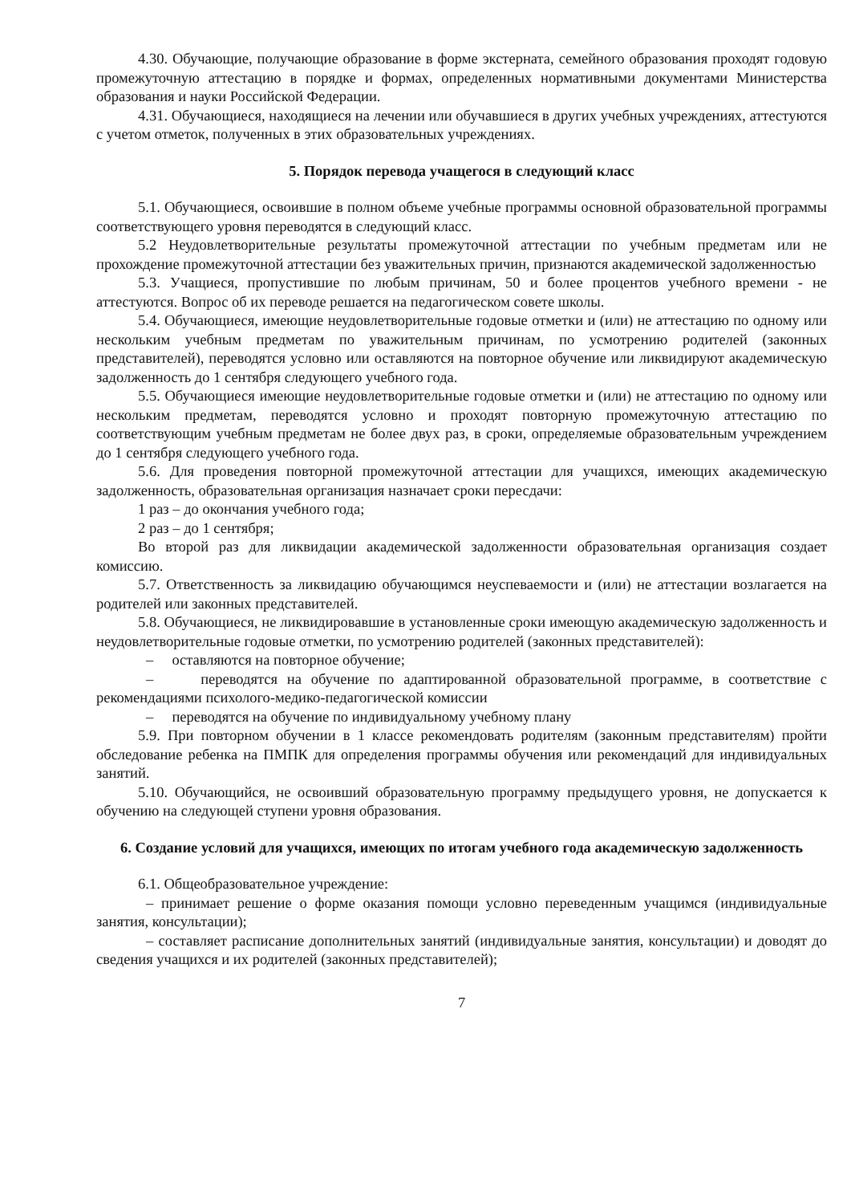4.30. Обучающие, получающие образование в форме экстерната, семейного образования проходят годовую промежуточную аттестацию в порядке и формах, определенных нормативными документами Министерства образования и науки Российской Федерации.
4.31. Обучающиеся, находящиеся на лечении или обучавшиеся в других учебных учреждениях, аттестуются с учетом отметок, полученных в этих образовательных учреждениях.
5. Порядок перевода учащегося в следующий класс
5.1. Обучающиеся, освоившие в полном объеме учебные программы основной образовательной программы соответствующего уровня переводятся в следующий класс.
5.2 Неудовлетворительные результаты промежуточной аттестации по учебным предметам или не прохождение промежуточной аттестации без уважительных причин, признаются академической задолженностью
5.3. Учащиеся, пропустившие по любым причинам, 50 и более процентов учебного времени - не аттестуются. Вопрос об их переводе решается на педагогическом совете школы.
5.4. Обучающиеся, имеющие неудовлетворительные годовые отметки и (или) не аттестацию по одному или нескольким учебным предметам по уважительным причинам, по усмотрению родителей (законных представителей), переводятся условно или оставляются на повторное обучение или ликвидируют академическую задолженность до 1 сентября следующего учебного года.
5.5. Обучающиеся имеющие неудовлетворительные годовые отметки и (или) не аттестацию по одному или нескольким предметам, переводятся условно и проходят повторную промежуточную аттестацию по соответствующим учебным предметам не более двух раз, в сроки, определяемые образовательным учреждением до 1 сентября следующего учебного года.
5.6. Для проведения повторной промежуточной аттестации для учащихся, имеющих академическую задолженность, образовательная организация назначает сроки пересдачи:
1 раз – до окончания учебного года;
2 раз – до 1 сентября;
Во второй раз для ликвидации академической задолженности образовательная организация создает комиссию.
5.7. Ответственность за ликвидацию обучающимся неуспеваемости и (или) не аттестации возлагается на родителей или законных представителей.
5.8. Обучающиеся, не ликвидировавшие в установленные сроки имеющую академическую задолженность и неудовлетворительные годовые отметки, по усмотрению родителей (законных представителей):
– оставляются на повторное обучение;
– переводятся на обучение по адаптированной образовательной программе, в соответствие с рекомендациями психолого-медико-педагогической комиссии
– переводятся на обучение по индивидуальному учебному плану
5.9. При повторном обучении в 1 классе рекомендовать родителям (законным представителям) пройти обследование ребенка на ПМПК для определения программы обучения или рекомендаций для индивидуальных занятий.
5.10. Обучающийся, не освоивший образовательную программу предыдущего уровня, не допускается к обучению на следующей ступени уровня образования.
6. Создание условий для учащихся, имеющих по итогам учебного года академическую задолженность
6.1. Общеобразовательное учреждение:
– принимает решение о форме оказания помощи условно переведенным учащимся (индивидуальные занятия, консультации);
– составляет расписание дополнительных занятий (индивидуальные занятия, консультации) и доводят до сведения учащихся и их родителей (законных представителей);
7